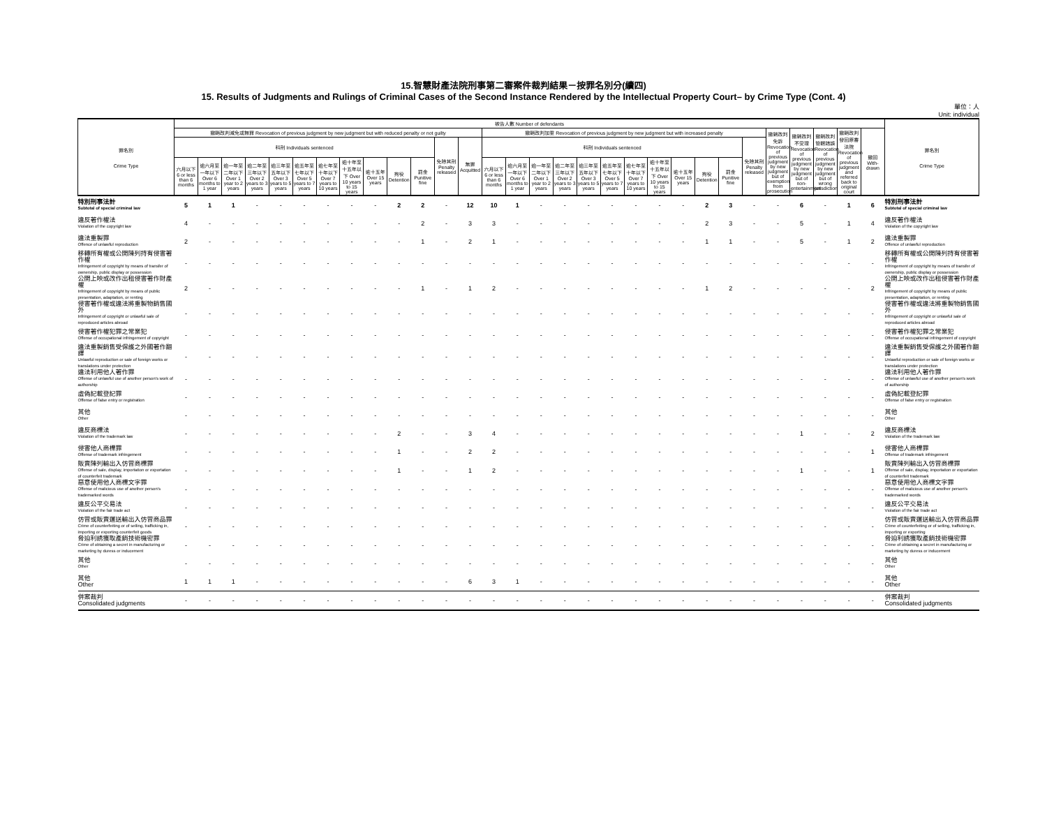15.智慧財產法院刑事第二審案件裁判結果－按罪名別分(續四)
15. Results of Judgments and Rulings of Criminal Cases of the Second Instance Rendered by the Intellectual Property Court– by Crime Type (Cont. 4)
單位：人
Unit: individual
| 罪名別 Crime Type | 被告人數 Number of defendants | | | | | | | | | | | | | | | | | | | | | | | | | | | | | | 罪名別 Crime Type |
| --- | --- | --- | --- | --- | --- | --- | --- | --- | --- | --- | --- | --- | --- | --- | --- | --- | --- | --- | --- | --- | --- | --- | --- | --- | --- | --- | --- | --- | --- | --- | --- |
| | 撤銷改判減免或無罪 Revocation of previous judgment by new judgment but with reduced penalty or not guilty | | | | | | | | | | | | | 撤銷改判加重 Revocation of previous judgment by new judgment but with increased penalty | | | | | | | | | | | | 撤銷改判免訴 Revocation of previous judgment by new judgment but of exemption from prosecution | 撤銷改判不受理 Revocation of previous judgment by new judgment but of non-entertainment | 撤銷改判管轄錯誤 Revocation of previous judgment by new judgment but of wrong jurisdiction | 撤銷改判發回原審法院 Revocation of previous judgment and referred back to original court | 撤回 With-drawn | |
| | 科刑 Individuals sentenced | | | | | | | | | | | 免除其刑 Penalty released | 無罪 Acquitted | 科刑 Individuals sentenced | | | | | | | | | | | 免除其刑 Penalty released | | | | | | |
| | 六月以下 6 or less than 6 months | 逾六月至一年以下 Over 6 months to 1 year | 逾一年至二年以下 Over 1 year to 2 years | 逾二年至三年以下 Over 2 years to 3 years | 逾三年至五年以下 Over 3 years to 5 years | 逾五年至七年以下 Over 5 years to 7 years | 逾七年至十年以下 Over 7 years to 10 years | 逾十年至十五年以下 Over 10 years to 15 years | 逾十五年 Over 15 years | 拘役 Detention | 罰金 Punitive fine | | | 六月以下 6 or less than 6 months | 逾六月至一年以下 Over 6 months to 1 year | 逾一年至二年以下 Over 1 year to 2 years | 逾二年至三年以下 Over 2 years to 3 years | 逾三年至五年以下 Over 3 years to 5 years | 逾五年至七年以下 Over 5 years to 7 years | 逾七年至十年以下 Over 7 years to 10 years | 逾十年至十五年以下 Over 10 years to 15 years | 逾十五年 Over 15 years | 拘役 Detention | 罰金 Punitive fine | | | | | | | |
| 特別刑事法計 Subtotal of special criminal law | 5 | 1 | 1 | - | - | - | - | - | - | 2 | 2 | - | 12 | 10 | 1 | - | - | - | - | - | - | - | 2 | 3 | - | - | 6 | - | 1 | 6 | 特別刑事法計 Subtotal of special criminal law |
| 違反著作權法 Violation of the copyright law | 4 | - | - | - | - | - | - | - | - | - | 2 | - | 3 | 3 | - | - | - | - | - | - | - | - | 2 | 3 | - | - | 5 | - | 1 | 4 | 違反著作權法 Violation of the copyright law |
| 違法重製罪 Offence of unlawful reproduction | 2 | - | - | - | - | - | - | - | - | - | 1 | - | 2 | 1 | - | - | - | - | - | - | - | - | 1 | 1 | - | - | 5 | - | 1 | 2 | 違法重製罪 Offence of unlawful reproduction |
| 移轉所有權或公開陳列持有侵害著作權 Infringement of copyright by means of transfer of ownership, public display or possession | - | - | - | - | - | - | - | - | - | - | - | - | - | - | - | - | - | - | - | - | - | - | - | - | - | - | - | - | - | - | 移轉所有權或公開陳列持有侵害著作權 Infringement of copyright by means of transfer of ownership, public display or possession |
| 公開上映或改作出租侵害著作財產權 Infringement of copyright by means of public presentation, adaptation, or renting | 2 | - | - | - | - | - | - | - | - | - | 1 | - | 1 | 2 | - | - | - | - | - | - | - | - | 1 | 2 | - | - | - | - | - | 2 | 公開上映或改作出租侵害著作財產權 Infringement of copyright by means of public presentation, adaptation, or renting |
| 侵害著作權或違法將重製物銷售國外 Infringement of copyright or unlawful sale of reproduced articles abroad | - | - | - | - | - | - | - | - | - | - | - | - | - | - | - | - | - | - | - | - | - | - | - | - | - | - | - | - | - | - | 侵害著作權或違法將重製物銷售國外 Infringement of copyright or unlawful sale of reproduced articles abroad |
| 侵害著作權犯罪之常業犯 Offense of occupational infringement of copyright | - | - | - | - | - | - | - | - | - | - | - | - | - | - | - | - | - | - | - | - | - | - | - | - | - | - | - | - | - | - | 侵害著作權犯罪之常業犯 Offense of occupational infringement of copyright |
| 違法重製銷售受保護之外國著作翻譯 Unlawful reproduction or sale of foreign works or translations under protection | - | - | - | - | - | - | - | - | - | - | - | - | - | - | - | - | - | - | - | - | - | - | - | - | - | - | - | - | - | - | 違法重製銷售受保護之外國著作翻譯 Unlawful reproduction or sale of foreign works or translations under protection |
| 違法利用他人著作罪 Offense of unlawful use of another person's work of authorship | - | - | - | - | - | - | - | - | - | - | - | - | - | - | - | - | - | - | - | - | - | - | - | - | - | - | - | - | - | - | 違法利用他人著作罪 Offense of unlawful use of another person's work of authorship |
| 虛偽記載登記罪 Offense of false entry or registration | - | - | - | - | - | - | - | - | - | - | - | - | - | - | - | - | - | - | - | - | - | - | - | - | - | - | - | - | - | - | 虛偽記載登記罪 Offense of false entry or registration |
| 其他 Other | - | - | - | - | - | - | - | - | - | - | - | - | - | - | - | - | - | - | - | - | - | - | - | - | - | - | - | - | - | - | 其他 Other |
| 違反商標法 Violation of the trademark law | - | - | - | - | - | - | - | - | - | 2 | - | - | 3 | 4 | - | - | - | - | - | - | - | - | - | - | - | - | 1 | - | - | 2 | 違反商標法 Violation of the trademark law |
| 侵害他人商標罪 Offense of trademark infringement | - | - | - | - | - | - | - | - | - | 1 | - | - | 2 | 2 | - | - | - | - | - | - | - | - | - | - | - | - | - | - | - | 1 | 侵害他人商標罪 Offense of trademark infringement |
| 販賣陳列輸出入仿冒商標罪 Offense of sale, display, importation or exportation of counterfeit trademark | - | - | - | - | - | - | - | - | - | 1 | - | - | 1 | 2 | - | - | - | - | - | - | - | - | - | - | - | - | 1 | - | - | 1 | 販賣陳列輸出入仿冒商標罪 Offense of sale, display, importation or exportation of counterfeit trademark |
| 惡意使用他人商標文字罪 Offense of malicious use of another person's trademarked words | - | - | - | - | - | - | - | - | - | - | - | - | - | - | - | - | - | - | - | - | - | - | - | - | - | - | - | - | - | - | 惡意使用他人商標文字罪 Offense of malicious use of another person's trademarked words |
| 違反公平交易法 Violation of the fair trade act | - | - | - | - | - | - | - | - | - | - | - | - | - | - | - | - | - | - | - | - | - | - | - | - | - | - | - | - | - | - | 違反公平交易法 Violation of the fair trade act |
| 仿冒或販賣運送輸出入仿冒商品罪 Crime of counterfeiting or of selling, trafficking in, importing or exporting counterfeit goods | - | - | - | - | - | - | - | - | - | - | - | - | - | - | - | - | - | - | - | - | - | - | - | - | - | - | - | - | - | - | 仿冒或販賣運送輸出入仿冒商品罪 Crime of counterfeiting or of selling, trafficking in, importing or exporting |
| 脅迫利誘獲取產銷技術機密罪 Crime of obtaining a secret in manufacturing or marketing by duress or inducement | - | - | - | - | - | - | - | - | - | - | - | - | - | - | - | - | - | - | - | - | - | - | - | - | - | - | - | - | - | - | 脅迫利誘獲取產銷技術機密罪 Crime of obtaining a secret in manufacturing or marketing by duress or inducement |
| 其他 Other | - | - | - | - | - | - | - | - | - | - | - | - | - | - | - | - | - | - | - | - | - | - | - | - | - | - | - | - | - | - | 其他 Other |
| 其他 Other | 1 | 1 | 1 | - | - | - | - | - | - | - | - | - | 6 | 3 | 1 | - | - | - | - | - | - | - | - | - | - | - | - | - | - | - | 其他 Other |
| 併案裁判 Consolidated judgments | - | - | - | - | - | - | - | - | - | - | - | - | - | - | - | - | - | - | - | - | - | - | - | - | - | - | - | - | - | - | 併案裁判 Consolidated judgments |